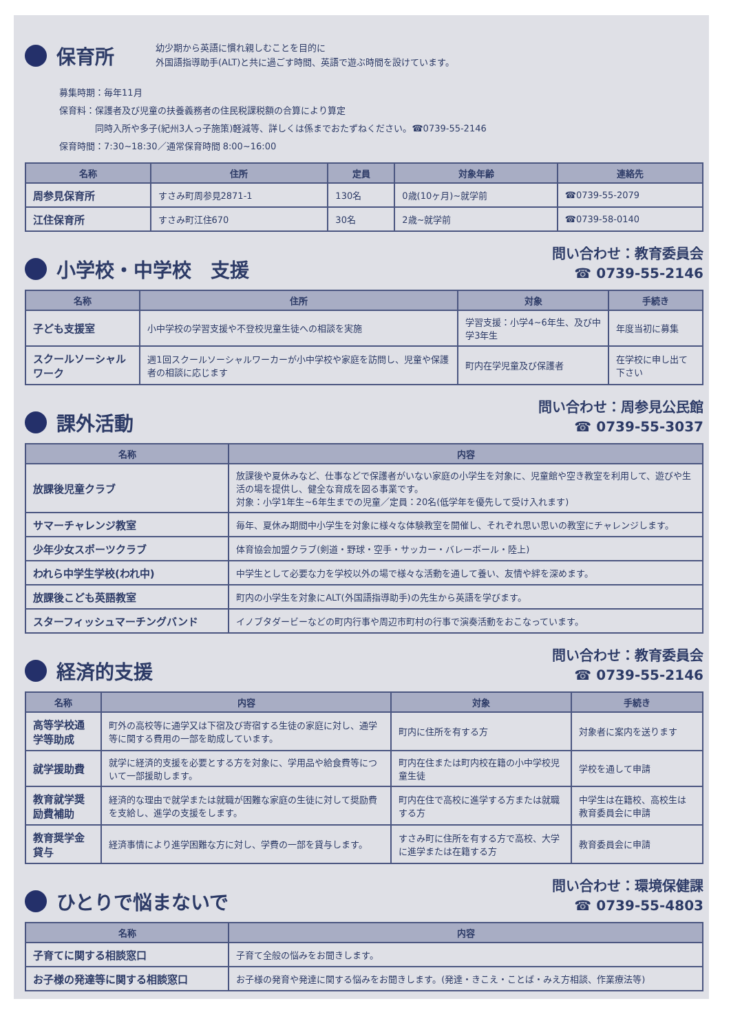保育所
幼少期から英語に慣れ親しむことを目的に
外国語指導助手(ALT)と共に過ごす時間、英語で遊ぶ時間を設けています。
募集時期：毎年11月
保育料：保護者及び児童の扶養義務者の住民税課税額の合算により算定
　　　　同時入所や多子(紀州3人っ子施策)軽減等、詳しくは係までおたずねください。☎0739-55-2146
保育時間：7:30~18:30／通常保育時間 8:00~16:00
| 名称 | 住所 | 定員 | 対象年齢 | 連絡先 |
| --- | --- | --- | --- | --- |
| 周参見保育所 | すさみ町周参見2871-1 | 130名 | 0歳(10ヶ月)~就学前 | ☎0739-55-2079 |
| 江住保育所 | すさみ町江住670 | 30名 | 2歳~就学前 | ☎0739-58-0140 |
小学校・中学校　支援
問い合わせ：教育委員会
☎ 0739-55-2146
| 名称 | 住所 | 対象 | 手続き |
| --- | --- | --- | --- |
| 子ども支援室 | 小中学校の学習支援や不登校児童生徒への相談を実施 | 学習支援：小学4~6年生、及び中学3年生 | 年度当初に募集 |
| スクールソーシャルワーク | 週1回スクールソーシャルワーカーが小中学校や家庭を訪問し、児童や保護者の相談に応じます | 町内在学児童及び保護者 | 在学校に申し出て下さい |
課外活動
問い合わせ：周参見公民館
☎ 0739-55-3037
| 名称 | 内容 |
| --- | --- |
| 放課後児童クラブ | 放課後や夏休みなど、仕事などで保護者がいない家庭の小学生を対象に、児童館や空き教室を利用して、遊びや生活の場を提供し、健全な育成を図る事業です。 対象：小学1年生~6年生までの児童／定員：20名(低学年を優先して受け入れます) |
| サマーチャレンジ教室 | 毎年、夏休み期間中小学生を対象に様々な体験教室を開催し、それぞれ思い思いの教室にチャレンジします。 |
| 少年少女スポーツクラブ | 体育協会加盟クラブ(剣道・野球・空手・サッカー・バレーボール・陸上) |
| われら中学生学校(われ中) | 中学生として必要な力を学校以外の場で様々な活動を通して養い、友情や絆を深めます。 |
| 放課後こども英語教室 | 町内の小学生を対象にALT(外国語指導助手)の先生から英語を学びます。 |
| スターフィッシュマーチングバンド | イノブタダービーなどの町内行事や周辺市町村の行事で演奏活動をおこなっています。 |
経済的支援
問い合わせ：教育委員会
☎ 0739-55-2146
| 名称 | 内容 | 対象 | 手続き |
| --- | --- | --- | --- |
| 高等学校通学等助成 | 町外の高校等に通学又は下宿及び寄宿する生徒の家庭に対し、通学等に関する費用の一部を助成しています。 | 町内に住所を有する方 | 対象者に案内を送ります |
| 就学援助費 | 就学に経済的支援を必要とする方を対象に、学用品や給食費等について一部援助します。 | 町内在住または町内校在籍の小中学校児童生徒 | 学校を通して申請 |
| 教育就学奨励費補助 | 経済的な理由で就学または就職が困難な家庭の生徒に対して奨励費を支給し、進学の支援をします。 | 町内在住で高校に進学する方または就職する方 | 中学生は在籍校、高校生は教育委員会に申請 |
| 教育奨学金貸与 | 経済事情により進学困難な方に対し、学費の一部を貸与します。 | すさみ町に住所を有する方で高校、大学に進学または在籍する方 | 教育委員会に申請 |
ひとりで悩まないで
問い合わせ：環境保健課
☎ 0739-55-4803
| 名称 | 内容 |
| --- | --- |
| 子育てに関する相談窓口 | 子育て全般の悩みをお聞きします。 |
| お子様の発達等に関する相談窓口 | お子様の発育や発達に関する悩みをお聞きします。(発達・きこえ・ことば・みえ方相談、作業療法等) |